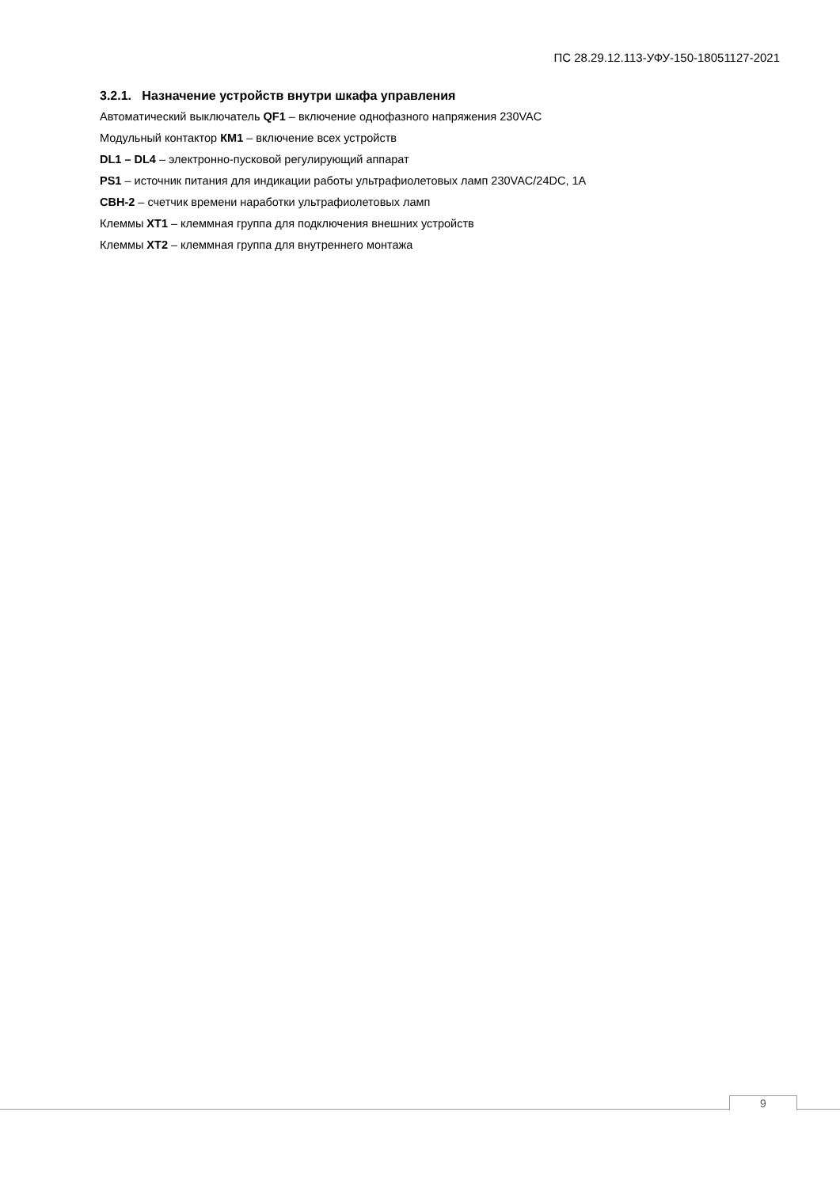ПС 28.29.12.113-УФУ-150-18051127-2021
3.2.1. Назначение устройств внутри шкафа управления
Автоматический выключатель QF1 – включение однофазного напряжения 230VAC
Модульный контактор КМ1 – включение всех устройств
DL1 – DL4 – электронно-пусковой регулирующий аппарат
PS1 – источник питания для индикации работы ультрафиолетовых ламп 230VAC/24DC, 1A
СВН-2 – счетчик времени наработки ультрафиолетовых ламп
Клеммы ХТ1 – клеммная группа для подключения внешних устройств
Клеммы ХТ2 – клеммная группа для внутреннего монтажа
9